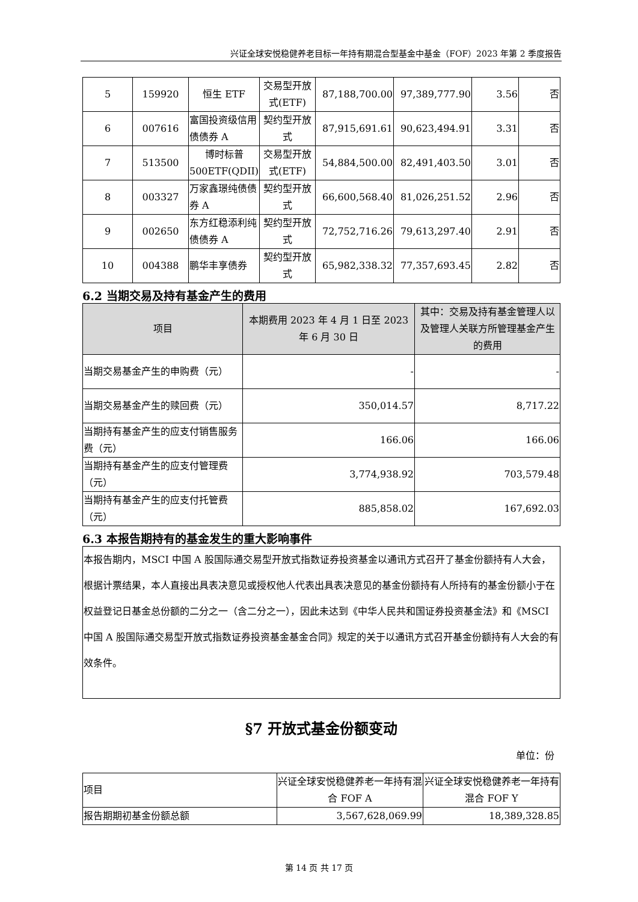兴证全球安悦稳健养老目标一年持有期混合型基金中基金（FOF）2023 年第 2 季度报告
| 5 | 159920 | 恒生 ETF | 交易型开放式(ETF) | 87,188,700.00 | 97,389,777.90 | 3.56 | 否 |
| 6 | 007616 | 富国投资级信用债债券 A | 契约型开放式 | 87,915,691.61 | 90,623,494.91 | 3.31 | 否 |
| 7 | 513500 | 博时标普500ETF(QDII) | 交易型开放式(ETF) | 54,884,500.00 | 82,491,403.50 | 3.01 | 否 |
| 8 | 003327 | 万家鑫璟纯债债券 A | 契约型开放式 | 66,600,568.40 | 81,026,251.52 | 2.96 | 否 |
| 9 | 002650 | 东方红稳添利纯债债券 A | 契约型开放式 | 72,752,716.26 | 79,613,297.40 | 2.91 | 否 |
| 10 | 004388 | 鹏华丰享债券 | 契约型开放式 | 65,982,338.32 | 77,357,693.45 | 2.82 | 否 |
6.2 当期交易及持有基金产生的费用
| 项目 | 本期费用 2023 年 4 月 1 日至 2023 年 6 月 30 日 | 其中：交易及持有基金管理人以及管理人关联方所管理基金产生的费用 |
| --- | --- | --- |
| 当期交易基金产生的申购费（元） | - | - |
| 当期交易基金产生的赎回费（元） | 350,014.57 | 8,717.22 |
| 当期持有基金产生的应支付销售服务费（元） | 166.06 | 166.06 |
| 当期持有基金产生的应支付管理费（元） | 3,774,938.92 | 703,579.48 |
| 当期持有基金产生的应支付托管费（元） | 885,858.02 | 167,692.03 |
6.3 本报告期持有的基金发生的重大影响事件
本报告期内，MSCI 中国 A 股国际通交易型开放式指数证券投资基金以通讯方式召开了基金份额持有人大会，根据计票结果，本人直接出具表决意见或授权他人代表出具表决意见的基金份额持有人所持有的基金份额小于在权益登记日基金总份额的二分之一（含二分之一），因此未达到《中华人民共和国证券投资基金法》和《MSCI 中国 A 股国际通交易型开放式指数证券投资基金基金合同》规定的关于以通讯方式召开基金份额持有人大会的有效条件。
§7 开放式基金份额变动
单位：份
| 项目 | 兴证全球安悦稳健养老一年持有混合 FOF A | 兴证全球安悦稳健养老一年持有混合 FOF Y |
| 报告期期初基金份额总额 | 3,567,628,069.99 | 18,389,328.85 |
第 14 页 共 17 页